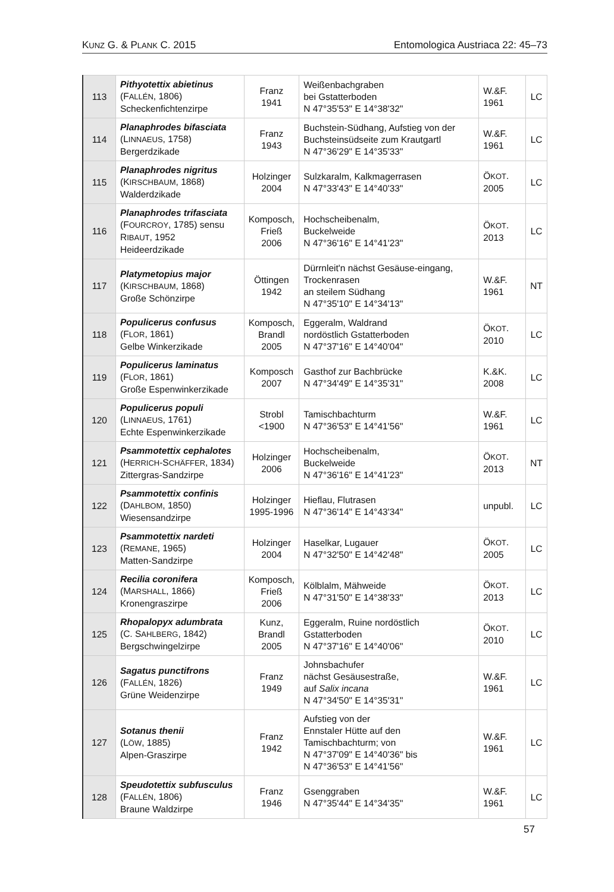KUNZ G. & PLANK C. 2015 Entomologica Austriaca 22: 45–73
| 113 | Pithyotettix abietinus (F ALLÉN , 1806) Scheckenfichtenzirpe | Franz 1941 | Weißenbachgraben bei Gstatterboden N 47°35'53" E 14°38'32" | W.&F. 1961 | LC |
| 114 | Planaphrodes bifasciata (L INNAEUS , 1758) Bergerdzikade | Franz 1943 | Buchstein-Südhang, Aufstieg von der Buchsteinsüdseite zum Krautgartl N 47°36'29" E 14°35'33" | W.&F. 1961 | LC |
| 115 | Planaphrodes nigritus (K IRSCHBAUM , 1868) Walderdzikade | Holzinger 2004 | Sulzkaralm, Kalkmagerrasen N 47°33'43" E 14°40'33" | Ö KOT . 2005 | LC |
| 116 | Planaphrodes trifasciata (F OURCROY , 1785) sensu R IBAUT , 1952 Heideerdzikade | Komposch, Frieß 2006 | Hochscheibenalm, Buckelweide N 47°36'16" E 14°41'23" | Ö KOT . 2013 | LC |
| 117 | Platymetopius major (K IRSCHBAUM , 1868) Große Schönzirpe | Öttingen 1942 | Dürrnleit'n nächst Gesäuse-eingang, Trockenrasen an steilem Südhang N 47°35'10" E 14°34'13" | W.&F. 1961 | NT |
| 118 | Populicerus confusus (F LOR , 1861) Gelbe Winkerzikade | Komposch, Brandl 2005 | Eggeralm, Waldrand nordöstlich Gstatterboden N 47°37'16" E 14°40'04" | Ö KOT . 2010 | LC |
| 119 | Populicerus laminatus (F LOR , 1861) Große Espenwinkerzikade | Komposch 2007 | Gasthof zur Bachbrücke N 47°34'49" E 14°35'31" | K.&K. 2008 | LC |
| 120 | Populicerus populi (L INNAEUS , 1761) Echte Espenwinkerzikade | Strobl <1900 | Tamischbachturm N 47°36'53" E 14°41'56" | W.&F. 1961 | LC |
| 121 | Psammotettix cephalotes (H ERRICH -S CHÄFFER , 1834) Zittergras-Sandzirpe | Holzinger 2006 | Hochscheibenalm, Buckelweide N 47°36'16" E 14°41'23" | Ö KOT . 2013 | NT |
| 122 | Psammotettix confinis (D AHLBOM , 1850) Wiesensandzirpe | Holzinger 1995-1996 | Hieflau, Flutrasen N 47°36'14" E 14°43'34" | unpubl. | LC |
| 123 | Psammotettix nardeti (R EMANE , 1965) Matten-Sandzirpe | Holzinger 2004 | Haselkar, Lugauer N 47°32'50" E 14°42'48" | Ö KOT . 2005 | LC |
| 124 | Recilia coronifera (M ARSHALL , 1866) Kronengraszirpe | Komposch, Frieß 2006 | Kölblalm, Mähweide N 47°31'50" E 14°38'33" | Ö KOT . 2013 | LC |
| 125 | Rhopalopyx adumbrata (C. S AHLBERG , 1842) Bergschwingelzirpe | Kunz, Brandl 2005 | Eggeralm, Ruine nordöstlich Gstatterboden N 47°37'16" E 14°40'06" | Ö KOT . 2010 | LC |
| 126 | Sagatus punctifrons (F ALLÉN , 1826) Grüne Weidenzirpe | Franz 1949 | Johnsbachufer nächst Gesäusestraße, auf Salix incana N 47°34'50" E 14°35'31" | W.&F. 1961 | LC |
| 127 | Sotanus thenii (L ÖW , 1885) Alpen-Graszirpe | Franz 1942 | Aufstieg von der Ennstaler Hütte auf den Tamischbachturm; von N 47°37'09" E 14°40'36" bis N 47°36'53" E 14°41'56" | W.&F. 1961 | LC |
| 128 | Speudotettix subfusculus (F ALLÉN , 1806) Braune Waldzirpe | Franz 1946 | Gsenggraben N 47°35'44" E 14°34'35" | W.&F. 1961 | LC |
57